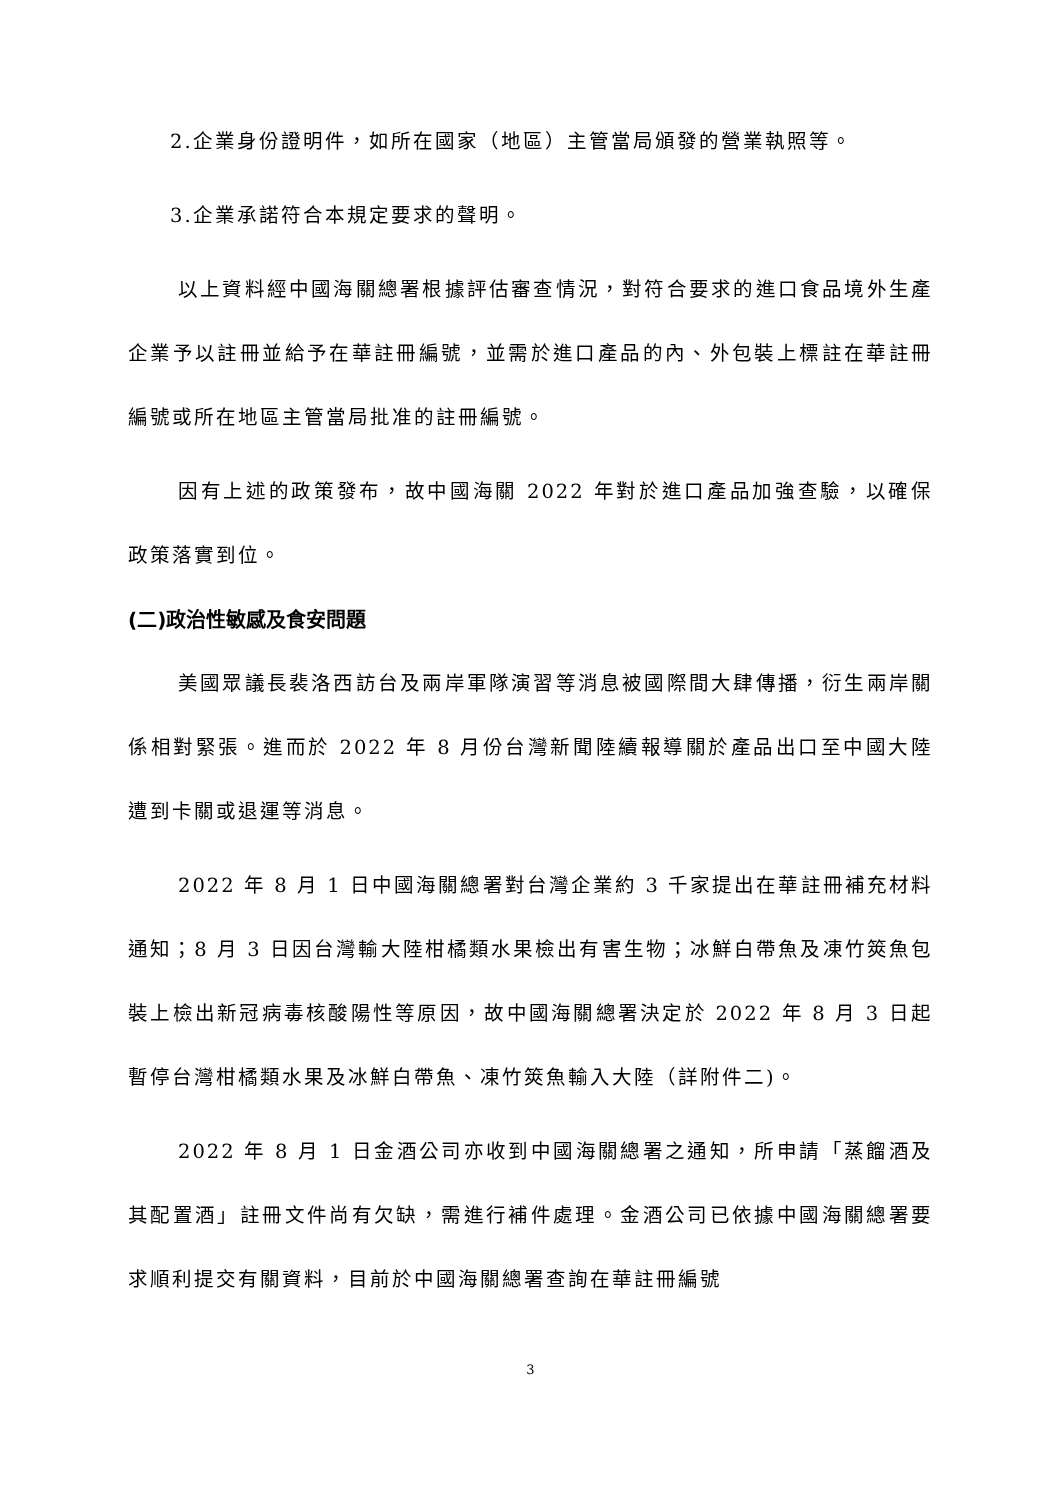2.企業身份證明件，如所在國家（地區）主管當局頒發的營業執照等。
3.企業承諾符合本規定要求的聲明。
以上資料經中國海關總署根據評估審查情況，對符合要求的進口食品境外生產企業予以註冊並給予在華註冊編號，並需於進口產品的內、外包裝上標註在華註冊編號或所在地區主管當局批准的註冊編號。
因有上述的政策發布，故中國海關 2022 年對於進口產品加強查驗，以確保政策落實到位。
(二)政治性敏感及食安問題
美國眾議長裴洛西訪台及兩岸軍隊演習等消息被國際間大肆傳播，衍生兩岸關係相對緊張。進而於 2022 年 8 月份台灣新聞陸續報導關於產品出口至中國大陸遭到卡關或退運等消息。
2022 年 8 月 1 日中國海關總署對台灣企業約 3 千家提出在華註冊補充材料通知；8 月 3 日因台灣輸大陸柑橘類水果檢出有害生物；冰鮮白帶魚及凍竹筴魚包裝上檢出新冠病毒核酸陽性等原因，故中國海關總署決定於 2022 年 8 月 3 日起暫停台灣柑橘類水果及冰鮮白帶魚、凍竹筴魚輸入大陸（詳附件二)。
2022 年 8 月 1 日金酒公司亦收到中國海關總署之通知，所申請「蒸餾酒及其配置酒」註冊文件尚有欠缺，需進行補件處理。金酒公司已依據中國海關總署要求順利提交有關資料，目前於中國海關總署查詢在華註冊編號
3